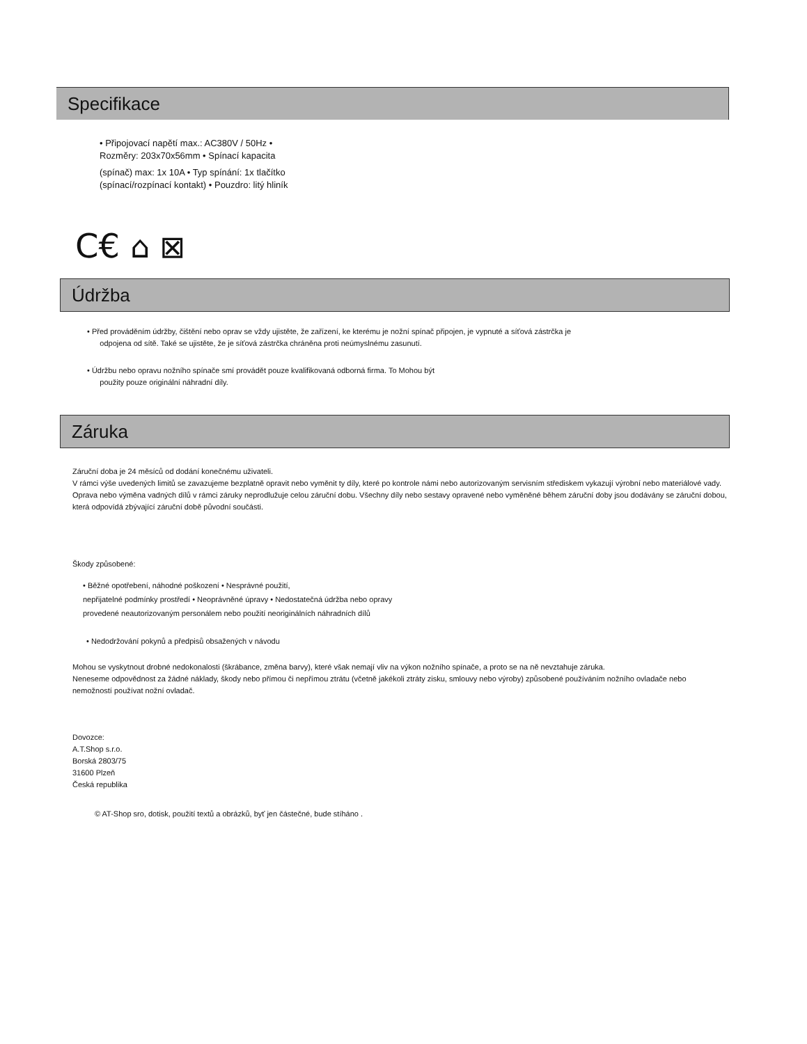Specifikace
• Připojovací napětí max.: AC380V / 50Hz •
Rozměry: 203x70x56mm • Spínací kapacita
(spínač) max: 1x 10A • Typ spínání: 1x tlačítko
(spínací/rozpínací kontakt) • Pouzdro: litý hliník
C€ ⌂ ⊠
Údržba
• Před prováděním údržby, čištění nebo oprav se vždy ujistěte, že zařízení, ke kterému je nožní spínač připojen, je vypnuté a síťová zástrčka je
odpojena od sítě. Také se ujistěte, že je síťová zástrčka chráněna proti neúmyslnému zasunutí.
• Údržbu nebo opravu nožního spínače smí provádět pouze kvalifikovaná odborná firma. To Mohou být
použity pouze originální náhradní díly.
Záruka
Záruční doba je 24 měsíců od dodání konečnému uživateli.
V rámci výše uvedených limitů se zavazujeme bezplatně opravit nebo vyměnit ty díly, které po kontrole námi nebo autorizovaným servisním střediskem vykazují výrobní nebo materiálové vady. Oprava nebo výměna vadných dílů v rámci záruky neprodlužuje celou záruční dobu. Všechny díly nebo sestavy opravené nebo vyměněné během záruční doby jsou dodávány se záruční dobou, která odpovídá zbývající záruční době původní součásti.
Škody způsobené:
• Běžné opotřebení, náhodné poškození • Nesprávné použití,
nepřijatelné podmínky prostředí • Neoprávněné úpravy • Nedostatečná údržba nebo opravy
provedené neautorizovaným personálem nebo použití neoriginálních náhradních dílů
• Nedodržování pokynů a předpisů obsažených v návodu
Mohou se vyskytnout drobné nedokonalosti (škrábance, změna barvy), které však nemají vliv na výkon nožního spínače, a proto se na ně nevztahuje záruka.
Neneseme odpovědnost za žádné náklady, škody nebo přímou či nepřímou ztrátu (včetně jakékoli ztráty zisku, smlouvy nebo výroby) způsobené používáním nožního ovladače nebo nemožností používat nožní ovladač.
Dovozce:
A.T.Shop s.r.o.
Borská 2803/75
31600 Plzeň
Česká republika
© AT-Shop sro, dotisk, použití textů a obrázků, byť jen částečné, bude stíháno .